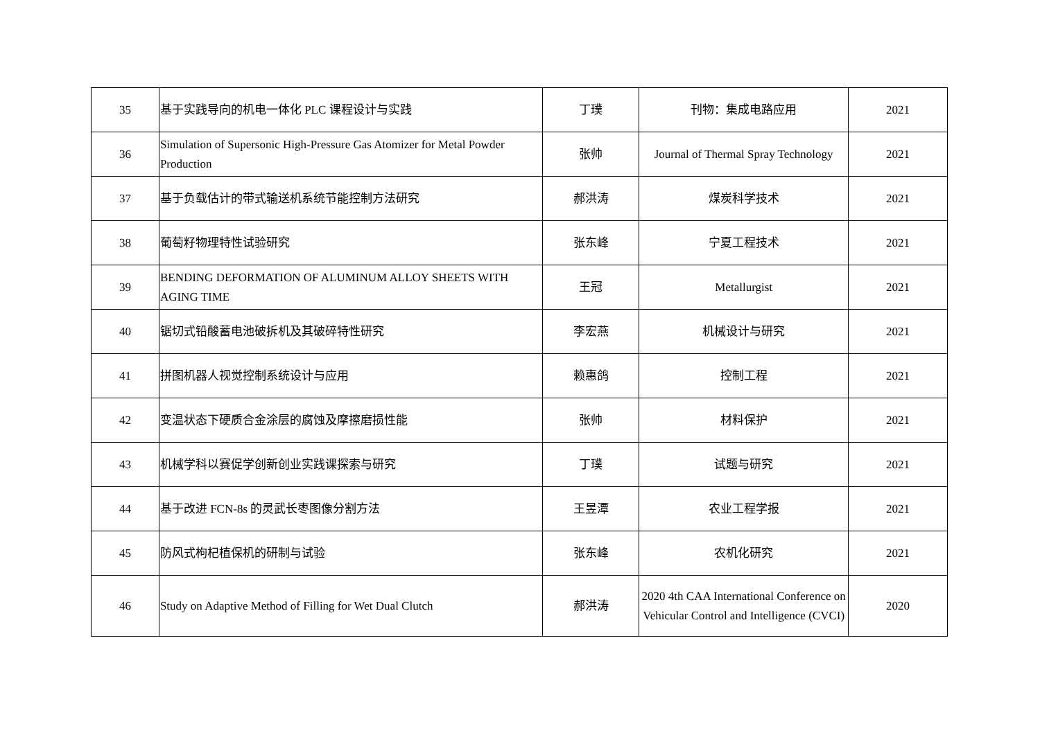| 35 | 基于实践导向的机电一体化 PLC 课程设计与实践 | 丁璞 | 刊物：集成电路应用 | 2021 |
| 36 | Simulation of Supersonic High-Pressure Gas Atomizer for Metal Powder Production | 张帅 | Journal of Thermal Spray Technology | 2021 |
| 37 | 基于负载估计的带式输送机系统节能控制方法研究 | 郝洪涛 | 煤炭科学技术 | 2021 |
| 38 | 葡萄籽物理特性试验研究 | 张东峰 | 宁夏工程技术 | 2021 |
| 39 | BENDING DEFORMATION OF ALUMINUM ALLOY SHEETS WITH AGING TIME | 王冠 | Metallurgist | 2021 |
| 40 | 锯切式铅酸蓄电池破拆机及其破碎特性研究 | 李宏燕 | 机械设计与研究 | 2021 |
| 41 | 拼图机器人视觉控制系统设计与应用 | 赖惠鸽 | 控制工程 | 2021 |
| 42 | 变温状态下硬质合金涂层的腐蚀及摩擦磨损性能 | 张帅 | 材料保护 | 2021 |
| 43 | 机械学科以赛促学创新创业实践课探索与研究 | 丁璞 | 试题与研究 | 2021 |
| 44 | 基于改进 FCN-8s 的灵武长枣图像分割方法 | 王昱潭 | 农业工程学报 | 2021 |
| 45 | 防风式枸杞植保机的研制与试验 | 张东峰 | 农机化研究 | 2021 |
| 46 | Study on Adaptive Method of Filling for Wet Dual Clutch | 郝洪涛 | 2020 4th CAA International Conference on Vehicular Control and Intelligence (CVCI) | 2020 |